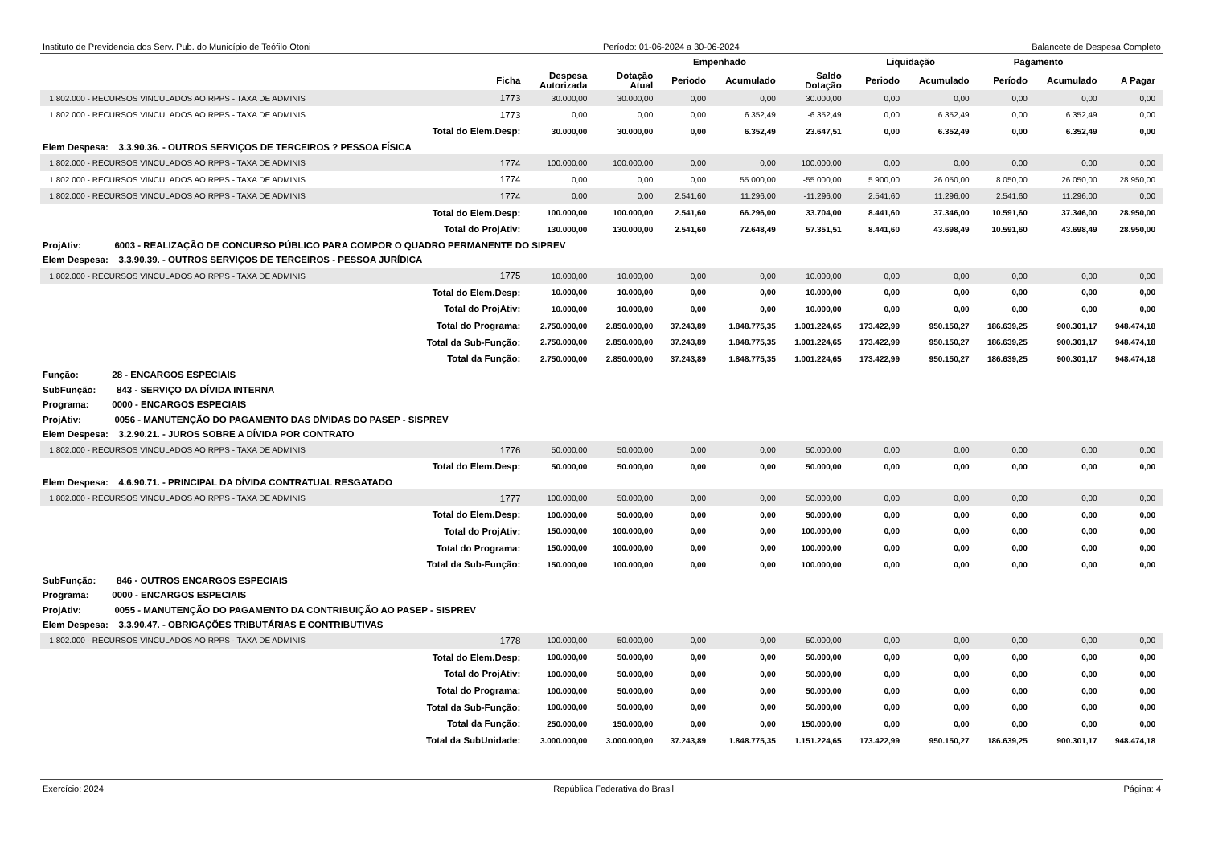Instituto de Previdencia dos Serv. Pub. do Município de Teófilo Otoni Período: 01-06-2024 a 30-06-2024 Balancete de Despesa Completo
| | | | | Empenhado | | | Liquidação | | Pagamento | | |
| --- | --- | --- | --- | --- | --- | --- | --- | --- | --- | --- | --- |
| | Ficha | Despesa Autorizada | Dotação Atual | Periodo | Acumulado | Saldo Dotação | Periodo | Acumulado | Período | Acumulado | A Pagar |
| 1.802.000 - RECURSOS VINCULADOS AO RPPS - TAXA DE ADMINIS | 1773 | 30.000,00 | 30.000,00 | 0,00 | 0,00 | 30.000,00 | 0,00 | 0,00 | 0,00 | 0,00 | 0,00 |
| 1.802.000 - RECURSOS VINCULADOS AO RPPS - TAXA DE ADMINIS | 1773 | 0,00 | 0,00 | 0,00 | 6.352,49 | -6.352,49 | 0,00 | 6.352,49 | 0,00 | 6.352,49 | 0,00 |
| Total do Elem.Desp: | | 30.000,00 | 30.000,00 | 0,00 | 6.352,49 | 23.647,51 | 0,00 | 6.352,49 | 0,00 | 6.352,49 | 0,00 |
| Elem Despesa: 3.3.90.36. - OUTROS SERVIÇOS DE TERCEIROS ? PESSOA FÍSICA | | | | | | | | | | | |
| 1.802.000 - RECURSOS VINCULADOS AO RPPS - TAXA DE ADMINIS | 1774 | 100.000,00 | 100.000,00 | 0,00 | 0,00 | 100.000,00 | 0,00 | 0,00 | 0,00 | 0,00 | 0,00 |
| 1.802.000 - RECURSOS VINCULADOS AO RPPS - TAXA DE ADMINIS | 1774 | 0,00 | 0,00 | 0,00 | 55.000,00 | -55.000,00 | 5.900,00 | 26.050,00 | 8.050,00 | 26.050,00 | 28.950,00 |
| 1.802.000 - RECURSOS VINCULADOS AO RPPS - TAXA DE ADMINIS | 1774 | 0,00 | 0,00 | 2.541,60 | 11.296,00 | -11.296,00 | 2.541,60 | 11.296,00 | 2.541,60 | 11.296,00 | 0,00 |
| Total do Elem.Desp: | | 100.000,00 | 100.000,00 | 2.541,60 | 66.296,00 | 33.704,00 | 8.441,60 | 37.346,00 | 10.591,60 | 37.346,00 | 28.950,00 |
| Total do ProjAtiv: | | 130.000,00 | 130.000,00 | 2.541,60 | 72.648,49 | 57.351,51 | 8.441,60 | 43.698,49 | 10.591,60 | 43.698,49 | 28.950,00 |
| ProjAtiv: 6003 - REALIZAÇÃO DE CONCURSO PÚBLICO PARA COMPOR O QUADRO PERMANENTE DO SIPREV | | | | | | | | | | | |
| Elem Despesa: 3.3.90.39. - OUTROS SERVIÇOS DE TERCEIROS - PESSOA JURÍDICA | | | | | | | | | | | |
| 1.802.000 - RECURSOS VINCULADOS AO RPPS - TAXA DE ADMINIS | 1775 | 10.000,00 | 10.000,00 | 0,00 | 0,00 | 10.000,00 | 0,00 | 0,00 | 0,00 | 0,00 | 0,00 |
| Total do Elem.Desp: | | 10.000,00 | 10.000,00 | 0,00 | 0,00 | 10.000,00 | 0,00 | 0,00 | 0,00 | 0,00 | 0,00 |
| Total do ProjAtiv: | | 10.000,00 | 10.000,00 | 0,00 | 0,00 | 10.000,00 | 0,00 | 0,00 | 0,00 | 0,00 | 0,00 |
| Total do Programa: | | 2.750.000,00 | 2.850.000,00 | 37.243,89 | 1.848.775,35 | 1.001.224,65 | 173.422,99 | 950.150,27 | 186.639,25 | 900.301,17 | 948.474,18 |
| Total da Sub-Função: | | 2.750.000,00 | 2.850.000,00 | 37.243,89 | 1.848.775,35 | 1.001.224,65 | 173.422,99 | 950.150,27 | 186.639,25 | 900.301,17 | 948.474,18 |
| Total da Função: | | 2.750.000,00 | 2.850.000,00 | 37.243,89 | 1.848.775,35 | 1.001.224,65 | 173.422,99 | 950.150,27 | 186.639,25 | 900.301,17 | 948.474,18 |
| Função: 28 - ENCARGOS ESPECIAIS | | | | | | | | | | | |
| SubFunção: 843 - SERVIÇO DA DÍVIDA INTERNA | | | | | | | | | | | |
| Programa: 0000 - ENCARGOS ESPECIAIS | | | | | | | | | | | |
| ProjAtiv: 0056 - MANUTENÇÃO DO PAGAMENTO DAS DÍVIDAS DO PASEP - SISPREV | | | | | | | | | | | |
| Elem Despesa: 3.2.90.21. - JUROS SOBRE A DÍVIDA POR CONTRATO | | | | | | | | | | | |
| 1.802.000 - RECURSOS VINCULADOS AO RPPS - TAXA DE ADMINIS | 1776 | 50.000,00 | 50.000,00 | 0,00 | 0,00 | 50.000,00 | 0,00 | 0,00 | 0,00 | 0,00 | 0,00 |
| Total do Elem.Desp: | | 50.000,00 | 50.000,00 | 0,00 | 0,00 | 50.000,00 | 0,00 | 0,00 | 0,00 | 0,00 | 0,00 |
| Elem Despesa: 4.6.90.71. - PRINCIPAL DA DÍVIDA CONTRATUAL RESGATADO | | | | | | | | | | | |
| 1.802.000 - RECURSOS VINCULADOS AO RPPS - TAXA DE ADMINIS | 1777 | 100.000,00 | 50.000,00 | 0,00 | 0,00 | 50.000,00 | 0,00 | 0,00 | 0,00 | 0,00 | 0,00 |
| Total do Elem.Desp: | | 100.000,00 | 50.000,00 | 0,00 | 0,00 | 50.000,00 | 0,00 | 0,00 | 0,00 | 0,00 | 0,00 |
| Total do ProjAtiv: | | 150.000,00 | 100.000,00 | 0,00 | 0,00 | 100.000,00 | 0,00 | 0,00 | 0,00 | 0,00 | 0,00 |
| Total do Programa: | | 150.000,00 | 100.000,00 | 0,00 | 0,00 | 100.000,00 | 0,00 | 0,00 | 0,00 | 0,00 | 0,00 |
| Total da Sub-Função: | | 150.000,00 | 100.000,00 | 0,00 | 0,00 | 100.000,00 | 0,00 | 0,00 | 0,00 | 0,00 | 0,00 |
| SubFunção: 846 - OUTROS ENCARGOS ESPECIAIS | | | | | | | | | | | |
| Programa: 0000 - ENCARGOS ESPECIAIS | | | | | | | | | | | |
| ProjAtiv: 0055 - MANUTENÇÃO DO PAGAMENTO DA CONTRIBUIÇÃO AO PASEP - SISPREV | | | | | | | | | | | |
| Elem Despesa: 3.3.90.47. - OBRIGAÇÕES TRIBUTÁRIAS E CONTRIBUTIVAS | | | | | | | | | | | |
| 1.802.000 - RECURSOS VINCULADOS AO RPPS - TAXA DE ADMINIS | 1778 | 100.000,00 | 50.000,00 | 0,00 | 0,00 | 50.000,00 | 0,00 | 0,00 | 0,00 | 0,00 | 0,00 |
| Total do Elem.Desp: | | 100.000,00 | 50.000,00 | 0,00 | 0,00 | 50.000,00 | 0,00 | 0,00 | 0,00 | 0,00 | 0,00 |
| Total do ProjAtiv: | | 100.000,00 | 50.000,00 | 0,00 | 0,00 | 50.000,00 | 0,00 | 0,00 | 0,00 | 0,00 | 0,00 |
| Total do Programa: | | 100.000,00 | 50.000,00 | 0,00 | 0,00 | 50.000,00 | 0,00 | 0,00 | 0,00 | 0,00 | 0,00 |
| Total da Sub-Função: | | 100.000,00 | 50.000,00 | 0,00 | 0,00 | 50.000,00 | 0,00 | 0,00 | 0,00 | 0,00 | 0,00 |
| Total da Função: | | 250.000,00 | 150.000,00 | 0,00 | 0,00 | 150.000,00 | 0,00 | 0,00 | 0,00 | 0,00 | 0,00 |
| Total da SubUnidade: | | 3.000.000,00 | 3.000.000,00 | 37.243,89 | 1.848.775,35 | 1.151.224,65 | 173.422,99 | 950.150,27 | 186.639,25 | 900.301,17 | 948.474,18 |
Exercício: 2024 República Federativa do Brasil Página: 4